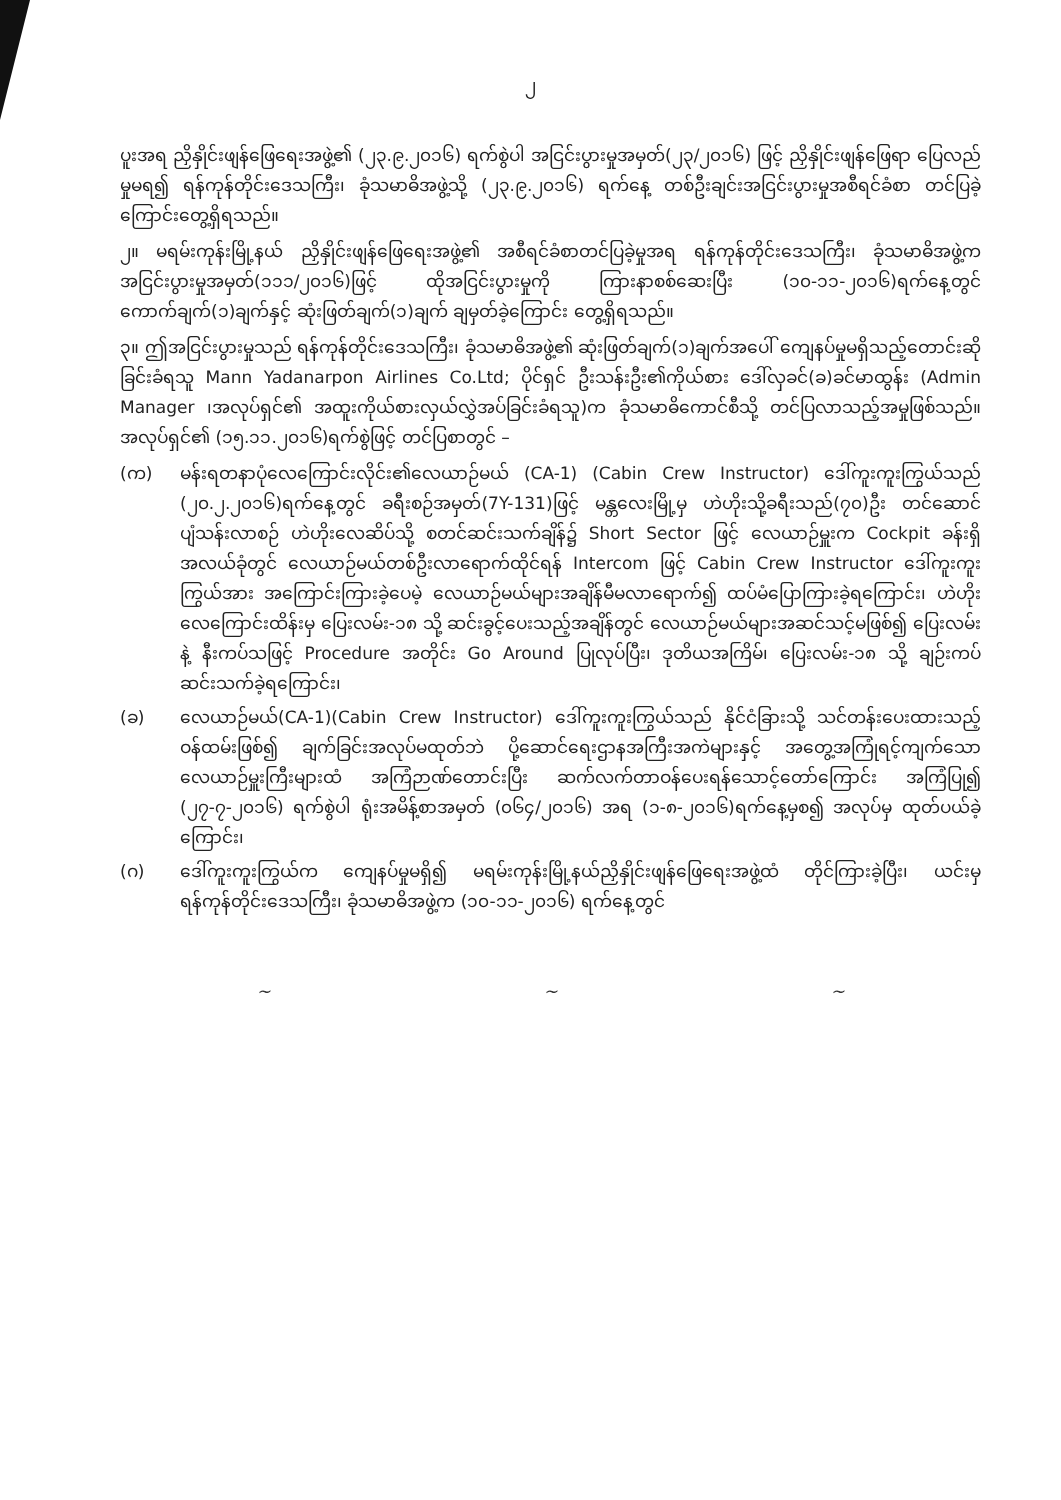၂
ပူးအရ ညှိနှိုင်းဖျန်ဖြေရေးအဖွဲ့၏ (၂၃.၉.၂၀၁၆) ရက်စွဲပါ အငြင်းပွားမှုအမှတ်(၂၃/၂၀၁၆) ဖြင့် ညှိနှိုင်းဖျန်ဖြေရာ ပြေလည်မှုမရ၍ ရန်ကုန်တိုင်းဒေသကြီး၊ ခုံသမာဓိအဖွဲ့သို့ (၂၃.၉.၂၀၁၆) ရက်နေ့ တစ်ဦးချင်းအငြင်းပွားမှုအစီရင်ခံစာ တင်ပြခဲ့ကြောင်းတွေ့ရှိရသည်။
၂။ မရမ်းကုန်းမြို့နယ် ညှိနှိုင်းဖျန်ဖြေရေးအဖွဲ့၏ အစီရင်ခံစာတင်ပြခဲ့မှုအရ ရန်ကုန်တိုင်းဒေသကြီး၊ ခုံသမာဓိအဖွဲ့က အငြင်းပွားမှုအမှတ်(၁၁၁/၂၀၁၆)ဖြင့် ထိုအငြင်းပွားမှုကို ကြားနာစစ်ဆေးပြီး (၁၀-၁၁-၂၀၁၆)ရက်နေ့တွင် ကောက်ချက်(၁)ချက်နှင့် ဆုံးဖြတ်ချက်(၁)ချက် ချမှတ်ခဲ့ကြောင်း တွေ့ရှိရသည်။
၃။ ဤအငြင်းပွားမှုသည် ရန်ကုန်တိုင်းဒေသကြီး၊ ခုံသမာဓိအဖွဲ့၏ ဆုံးဖြတ်ချက်(၁)ချက်အပေါ် ကျေနပ်မှုမရှိသည့်တောင်းဆိုခြင်းခံရသူ Mann Yadanarpon Airlines Co.Ltd; ပိုင်ရှင် ဦးသန်းဦး၏ကိုယ်စား ဒေါ်လှခင်(ခ)ခင်မာထွန်း (Admin Manager ၊အလုပ်ရှင်၏ အထူးကိုယ်စားလှယ်လွှဲအပ်ခြင်းခံရသူ)က ခုံသမာဓိကောင်စီသို့ တင်ပြလာသည့်အမှုဖြစ်သည်။ အလုပ်ရှင်၏ (၁၅.၁၁.၂၀၁၆)ရက်စွဲဖြင့် တင်ပြစာတွင် –
(က) မန်းရတနာပုံလေကြောင်းလိုင်း၏လေယာဉ်မယ် (CA-1) (Cabin Crew Instructor) ဒေါ်ကူးကူးကြွယ်သည် (၂၀.၂.၂၀၁၆)ရက်နေ့တွင် ခရီးစဉ်အမှတ်(7Y-131)ဖြင့် မန္တလေးမြို့မှ ဟဲဟိုးသို့ခရီးသည်(၇၀)ဦး တင်ဆောင်ပျံသန်းလာစဉ် ဟဲဟိုးလေဆိပ်သို့ စတင်ဆင်းသက်ချိန်၌ Short Sector ဖြင့် လေယာဉ်မှူးက Cockpit ခန်းရှိအလယ်ခုံတွင် လေယာဉ်မယ်တစ်ဦးလာရောက်ထိုင်ရန် Intercom ဖြင့် Cabin Crew Instructor ဒေါ်ကူးကူးကြွယ်အား အကြောင်းကြားခဲ့ပေမဲ့ လေယာဉ်မယ်များအချိန်မီမလာရောက်၍ ထပ်မံပြောကြားခဲ့ရကြောင်း၊ ဟဲဟိုးလေကြောင်းထိန်းမှ ပြေးလမ်း-၁၈ သို့ ဆင်းခွင့်ပေးသည့်အချိန်တွင် လေယာဉ်မယ်များအဆင်သင့်မဖြစ်၍ ပြေးလမ်းနဲ့ နီးကပ်သဖြင့် Procedure အတိုင်း Go Around ပြုလုပ်ပြီး၊ ဒုတိယအကြိမ်၊ ပြေးလမ်း-၁၈ သို့ ချဉ်းကပ်ဆင်းသက်ခဲ့ရကြောင်း၊
(ခ) လေယာဉ်မယ်(CA-1)(Cabin Crew Instructor) ဒေါ်ကူးကူးကြွယ်သည် နိုင်ငံခြားသို့ သင်တန်းပေးထားသည့်ဝန်ထမ်းဖြစ်၍ ချက်ခြင်းအလုပ်မထုတ်ဘဲ ပို့ဆောင်ရေးဌာနအကြီးအကဲများနှင့် အတွေ့အကြုံရင့်ကျက်သော လေယာဉ်မှူးကြီးများထံ အကြံဉာဏ်တောင်းပြီး ဆက်လက်တာဝန်ပေးရန်သောင့်တော်ကြောင်း အကြံပြု၍ (၂၇-၇-၂၀၁၆) ရက်စွဲပါ ရုံးအမိန့်စာအမှတ် (၀၆၄/၂၀၁၆) အရ (၁-၈-၂၀၁၆)ရက်နေ့မှစ၍ အလုပ်မှ ထုတ်ပယ်ခဲ့ကြောင်း၊
(ဂ) ဒေါ်ကူးကူးကြွယ်က ကျေနပ်မှုမရှိ၍ မရမ်းကုန်းမြို့နယ်ညှိနှိုင်းဖျန်ဖြေရေးအဖွဲ့ထံ တိုင်ကြားခဲ့ပြီး၊ ယင်းမှရန်ကုန်တိုင်းဒေသကြီး၊ ခုံသမာဓိအဖွဲ့က (၁၀-၁၁-၂၀၁၆) ရက်နေ့တွင်
~ ~ ~